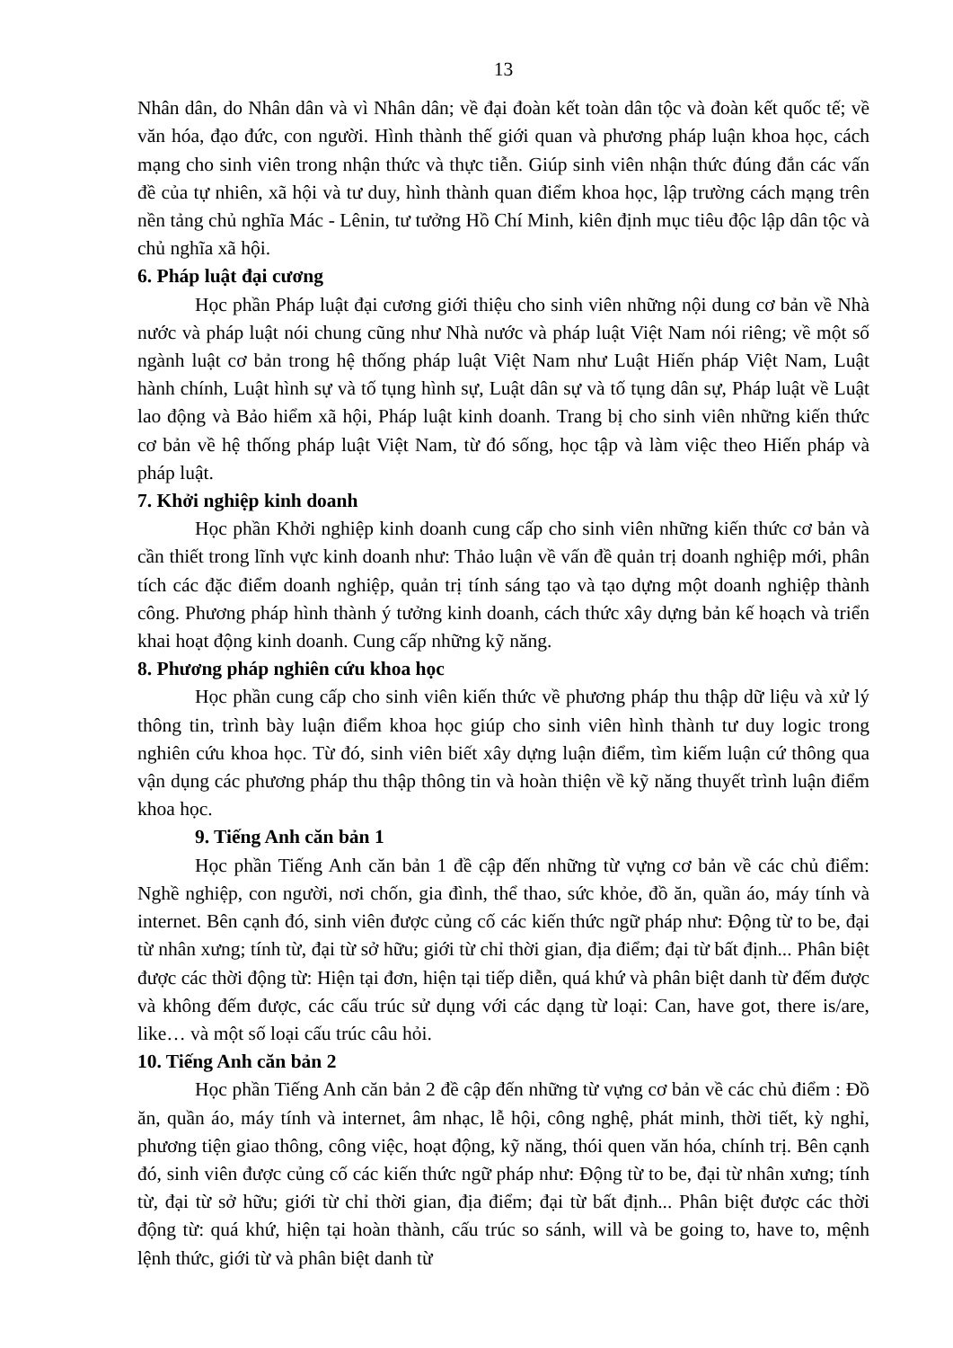13
Nhân dân, do Nhân dân và vì Nhân dân; về đại đoàn kết toàn dân tộc và đoàn kết quốc tế; về văn hóa, đạo đức, con người. Hình thành thế giới quan và phương pháp luận khoa học, cách mạng cho sinh viên trong nhận thức và thực tiễn. Giúp sinh viên nhận thức đúng đắn các vấn đề của tự nhiên, xã hội và tư duy, hình thành quan điểm khoa học, lập trường cách mạng trên nền tảng chủ nghĩa Mác - Lênin, tư tưởng Hồ Chí Minh, kiên định mục tiêu độc lập dân tộc và chủ nghĩa xã hội.
6. Pháp luật đại cương
Học phần Pháp luật đại cương giới thiệu cho sinh viên những nội dung cơ bản về Nhà nước và pháp luật nói chung cũng như Nhà nước và pháp luật Việt Nam nói riêng; về một số ngành luật cơ bản trong hệ thống pháp luật Việt Nam như Luật Hiến pháp Việt Nam, Luật hành chính, Luật hình sự và tố tụng hình sự, Luật dân sự và tố tụng dân sự, Pháp luật về Luật lao động và Bảo hiểm xã hội, Pháp luật kinh doanh. Trang bị cho sinh viên những kiến thức cơ bản về hệ thống pháp luật Việt Nam, từ đó sống, học tập và làm việc theo Hiến pháp và pháp luật.
7. Khởi nghiệp kinh doanh
Học phần Khởi nghiệp kinh doanh cung cấp cho sinh viên những kiến thức cơ bản và cần thiết trong lĩnh vực kinh doanh như: Thảo luận về vấn đề quản trị doanh nghiệp mới, phân tích các đặc điểm doanh nghiệp, quản trị tính sáng tạo và tạo dựng một doanh nghiệp thành công. Phương pháp hình thành ý tưởng kinh doanh, cách thức xây dựng bản kế hoạch và triển khai hoạt động kinh doanh. Cung cấp những kỹ năng.
8. Phương pháp nghiên cứu khoa học
Học phần cung cấp cho sinh viên kiến thức về phương pháp thu thập dữ liệu và xử lý thông tin, trình bày luận điểm khoa học giúp cho sinh viên hình thành tư duy logic trong nghiên cứu khoa học. Từ đó, sinh viên biết xây dựng luận điểm, tìm kiếm luận cứ thông qua vận dụng các phương pháp thu thập thông tin và hoàn thiện về kỹ năng thuyết trình luận điểm khoa học.
9. Tiếng Anh căn bản 1
Học phần Tiếng Anh căn bản 1 đề cập đến những từ vựng cơ bản về các chủ điểm: Nghề nghiệp, con người, nơi chốn, gia đình, thể thao, sức khỏe, đồ ăn, quần áo, máy tính và internet. Bên cạnh đó, sinh viên được củng cố các kiến thức ngữ pháp như: Động từ to be, đại từ nhân xưng; tính từ, đại từ sở hữu; giới từ chỉ thời gian, địa điểm; đại từ bất định... Phân biệt được các thời động từ: Hiện tại đơn, hiện tại tiếp diễn, quá khứ và phân biệt danh từ đếm được và không đếm được, các cấu trúc sử dụng với các dạng từ loại: Can, have got, there is/are, like… và một số loại cấu trúc câu hỏi.
10. Tiếng Anh căn bản 2
Học phần Tiếng Anh căn bản 2 đề cập đến những từ vựng cơ bản về các chủ điểm : Đồ ăn, quần áo, máy tính và internet, âm nhạc, lễ hội, công nghệ, phát minh, thời tiết, kỳ nghỉ, phương tiện giao thông, công việc, hoạt động, kỹ năng, thói quen văn hóa, chính trị. Bên cạnh đó, sinh viên được củng cố các kiến thức ngữ pháp như: Động từ to be, đại từ nhân xưng; tính từ, đại từ sở hữu; giới từ chỉ thời gian, địa điểm; đại từ bất định... Phân biệt được các thời động từ: quá khứ, hiện tại hoàn thành, cấu trúc so sánh, will và be going to, have to, mệnh lệnh thức, giới từ và phân biệt danh từ